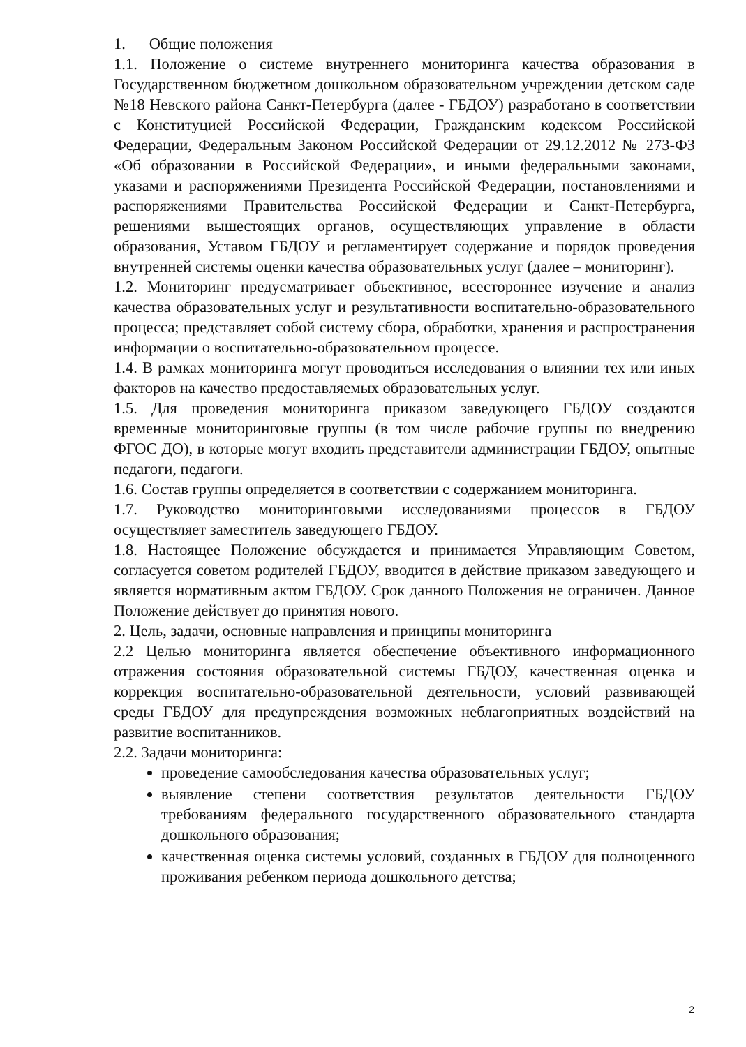1. Общие положения
1.1. Положение о системе внутреннего мониторинга качества образования в Государственном бюджетном дошкольном образовательном учреждении детском саде №18 Невского района Санкт-Петербурга (далее - ГБДОУ) разработано в соответствии с Конституцией Российской Федерации, Гражданским кодексом Российской Федерации, Федеральным Законом Российской Федерации от 29.12.2012 № 273-ФЗ «Об образовании в Российской Федерации», и иными федеральными законами, указами и распоряжениями Президента Российской Федерации, постановлениями и распоряжениями Правительства Российской Федерации и Санкт-Петербурга, решениями вышестоящих органов, осуществляющих управление в области образования, Уставом ГБДОУ и регламентирует содержание и порядок проведения внутренней системы оценки качества образовательных услуг (далее – мониторинг).
1.2. Мониторинг предусматривает объективное, всестороннее изучение и анализ качества образовательных услуг и результативности воспитательно-образовательного процесса; представляет собой систему сбора, обработки, хранения и распространения информации о воспитательно-образовательном процессе.
1.4. В рамках мониторинга могут проводиться исследования о влиянии тех или иных факторов на качество предоставляемых образовательных услуг.
1.5. Для проведения мониторинга приказом заведующего ГБДОУ создаются временные мониторинговые группы (в том числе рабочие группы по внедрению ФГОС ДО), в которые могут входить представители администрации ГБДОУ, опытные педагоги, педагоги.
1.6. Состав группы определяется в соответствии с содержанием мониторинга.
1.7. Руководство мониторинговыми исследованиями процессов в ГБДОУ осуществляет заместитель заведующего ГБДОУ.
1.8. Настоящее Положение обсуждается и принимается Управляющим Советом, согласуется советом родителей ГБДОУ, вводится в действие приказом заведующего и является нормативным актом ГБДОУ. Срок данного Положения не ограничен. Данное Положение действует до принятия нового.
2. Цель, задачи, основные направления и принципы мониторинга
2.2 Целью мониторинга является обеспечение объективного информационного отражения состояния образовательной системы ГБДОУ, качественная оценка и коррекция воспитательно-образовательной деятельности, условий развивающей среды ГБДОУ для предупреждения возможных неблагоприятных воздействий на развитие воспитанников.
2.2. Задачи мониторинга:
проведение самообследования качества образовательных услуг;
выявление степени соответствия результатов деятельности ГБДОУ требованиям федерального государственного образовательного стандарта дошкольного образования;
качественная оценка системы условий, созданных в ГБДОУ для полноценного проживания ребенком периода дошкольного детства;
2